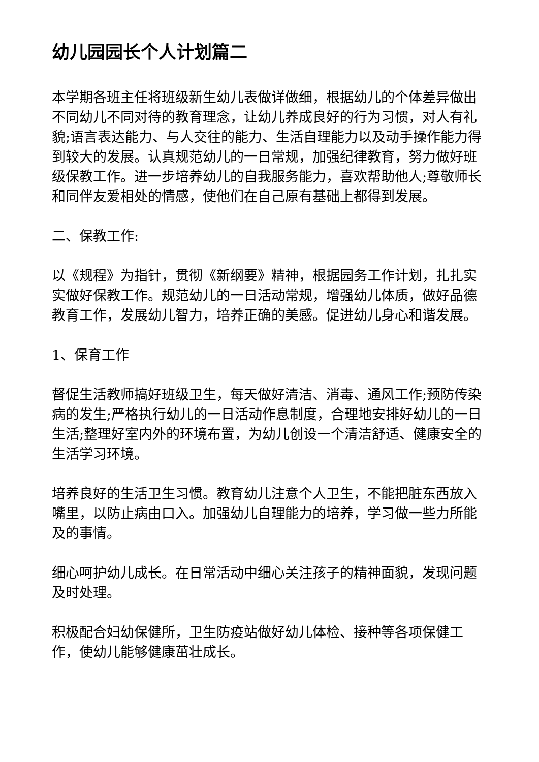幼儿园园长个人计划篇二
本学期各班主任将班级新生幼儿表做详做细，根据幼儿的个体差异做出不同幼儿不同对待的教育理念，让幼儿养成良好的行为习惯，对人有礼貌;语言表达能力、与人交往的能力、生活自理能力以及动手操作能力得到较大的发展。认真规范幼儿的一日常规，加强纪律教育，努力做好班级保教工作。进一步培养幼儿的自我服务能力，喜欢帮助他人;尊敬师长和同伴友爱相处的情感，使他们在自己原有基础上都得到发展。
二、保教工作:
以《规程》为指针，贯彻《新纲要》精神，根据园务工作计划，扎扎实实做好保教工作。规范幼儿的一日活动常规，增强幼儿体质，做好品德教育工作，发展幼儿智力，培养正确的美感。促进幼儿身心和谐发展。
1、保育工作
督促生活教师搞好班级卫生，每天做好清洁、消毒、通风工作;预防传染病的发生;严格执行幼儿的一日活动作息制度，合理地安排好幼儿的一日生活;整理好室内外的环境布置，为幼儿创设一个清洁舒适、健康安全的生活学习环境。
培养良好的生活卫生习惯。教育幼儿注意个人卫生，不能把脏东西放入嘴里，以防止病由口入。加强幼儿自理能力的培养，学习做一些力所能及的事情。
细心呵护幼儿成长。在日常活动中细心关注孩子的精神面貌，发现问题及时处理。
积极配合妇幼保健所，卫生防疫站做好幼儿体检、接种等各项保健工作，使幼儿能够健康茁壮成长。